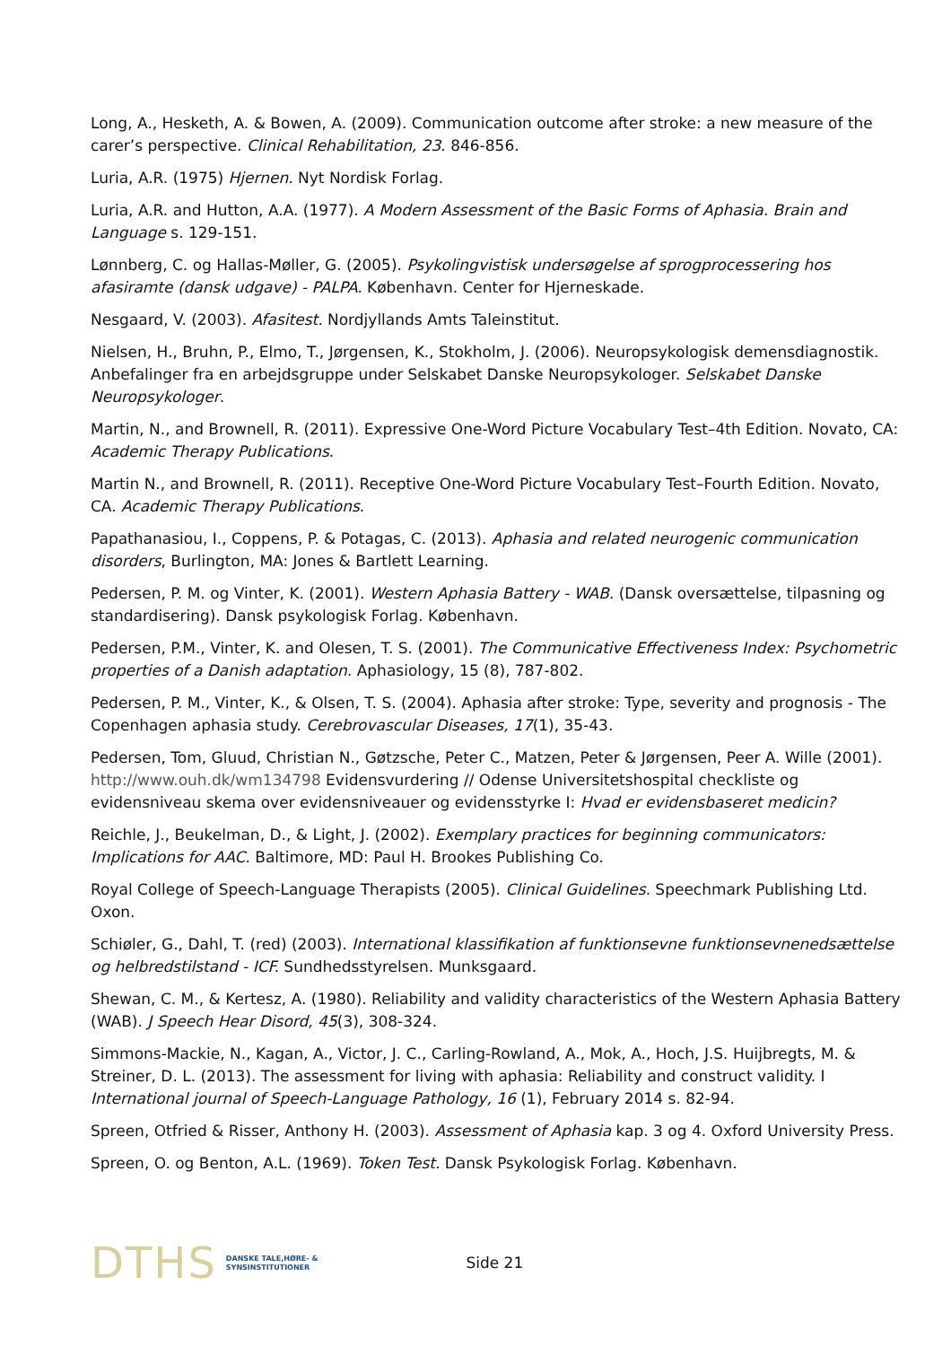Long, A., Hesketh, A. & Bowen, A. (2009). Communication outcome after stroke: a new measure of the carer’s perspective. Clinical Rehabilitation, 23. 846-856.
Luria, A.R. (1975) Hjernen. Nyt Nordisk Forlag.
Luria, A.R. and Hutton, A.A. (1977). A Modern Assessment of the Basic Forms of Aphasia. Brain and Language s. 129-151.
Lønnberg, C. og Hallas-Møller, G. (2005). Psykolingvistisk undersøgelse af sprogprocessering hos afasiramte (dansk udgave) - PALPA. København. Center for Hjerneskade.
Nesgaard, V. (2003). Afasitest. Nordjyllands Amts Taleinstitut.
Nielsen, H., Bruhn, P., Elmo, T., Jørgensen, K., Stokholm, J. (2006). Neuropsykologisk demensdiagnostik. Anbefalinger fra en arbejdsgruppe under Selskabet Danske Neuropsykologer. Selskabet Danske Neuropsykologer.
Martin, N., and Brownell, R. (2011). Expressive One-Word Picture Vocabulary Test–4th Edition. Novato, CA: Academic Therapy Publications.
Martin N., and Brownell, R. (2011). Receptive One-Word Picture Vocabulary Test–Fourth Edition. Novato, CA. Academic Therapy Publications.
Papathanasiou, I., Coppens, P. & Potagas, C. (2013). Aphasia and related neurogenic communication disorders, Burlington, MA: Jones & Bartlett Learning.
Pedersen, P. M. og Vinter, K. (2001). Western Aphasia Battery - WAB. (Dansk oversættelse, tilpasning og standardisering). Dansk psykologisk Forlag. København.
Pedersen, P.M., Vinter, K. and Olesen, T. S. (2001). The Communicative Effectiveness Index: Psychometric properties of a Danish adaptation. Aphasiology, 15 (8), 787-802.
Pedersen, P. M., Vinter, K., & Olsen, T. S. (2004). Aphasia after stroke: Type, severity and prognosis - The Copenhagen aphasia study. Cerebrovascular Diseases, 17(1), 35-43.
Pedersen, Tom, Gluud, Christian N., Gøtzsche, Peter C., Matzen, Peter & Jørgensen, Peer A. Wille (2001). http://www.ouh.dk/wm134798 Evidensvurdering // Odense Universitetshospital checkliste og evidensniveau skema over evidensniveauer og evidensstyrke I: Hvad er evidensbaseret medicin?
Reichle, J., Beukelman, D., & Light, J. (2002). Exemplary practices for beginning communicators: Implications for AAC. Baltimore, MD: Paul H. Brookes Publishing Co.
Royal College of Speech-Language Therapists (2005). Clinical Guidelines. Speechmark Publishing Ltd. Oxon.
Schiøler, G., Dahl, T. (red) (2003). International klassifikation af funktionsevne funktionsevnenedsættelse og helbredstilstand - ICF. Sundhedsstyrelsen. Munksgaard.
Shewan, C. M., & Kertesz, A. (1980). Reliability and validity characteristics of the Western Aphasia Battery (WAB). J Speech Hear Disord, 45(3), 308-324.
Simmons-Mackie, N., Kagan, A., Victor, J. C., Carling-Rowland, A., Mok, A., Hoch, J.S. Huijbregts, M. & Streiner, D. L. (2013). The assessment for living with aphasia: Reliability and construct validity. I International journal of Speech-Language Pathology, 16 (1), February 2014 s. 82-94.
Spreen, Otfried & Risser, Anthony H. (2003). Assessment of Aphasia kap. 3 og 4. Oxford University Press.
Spreen, O. og Benton, A.L. (1969). Token Test. Dansk Psykologisk Forlag. København.
DTHS DANSKE TALE,HØRE- &
SYNSINSTITUTIONER
Side 21